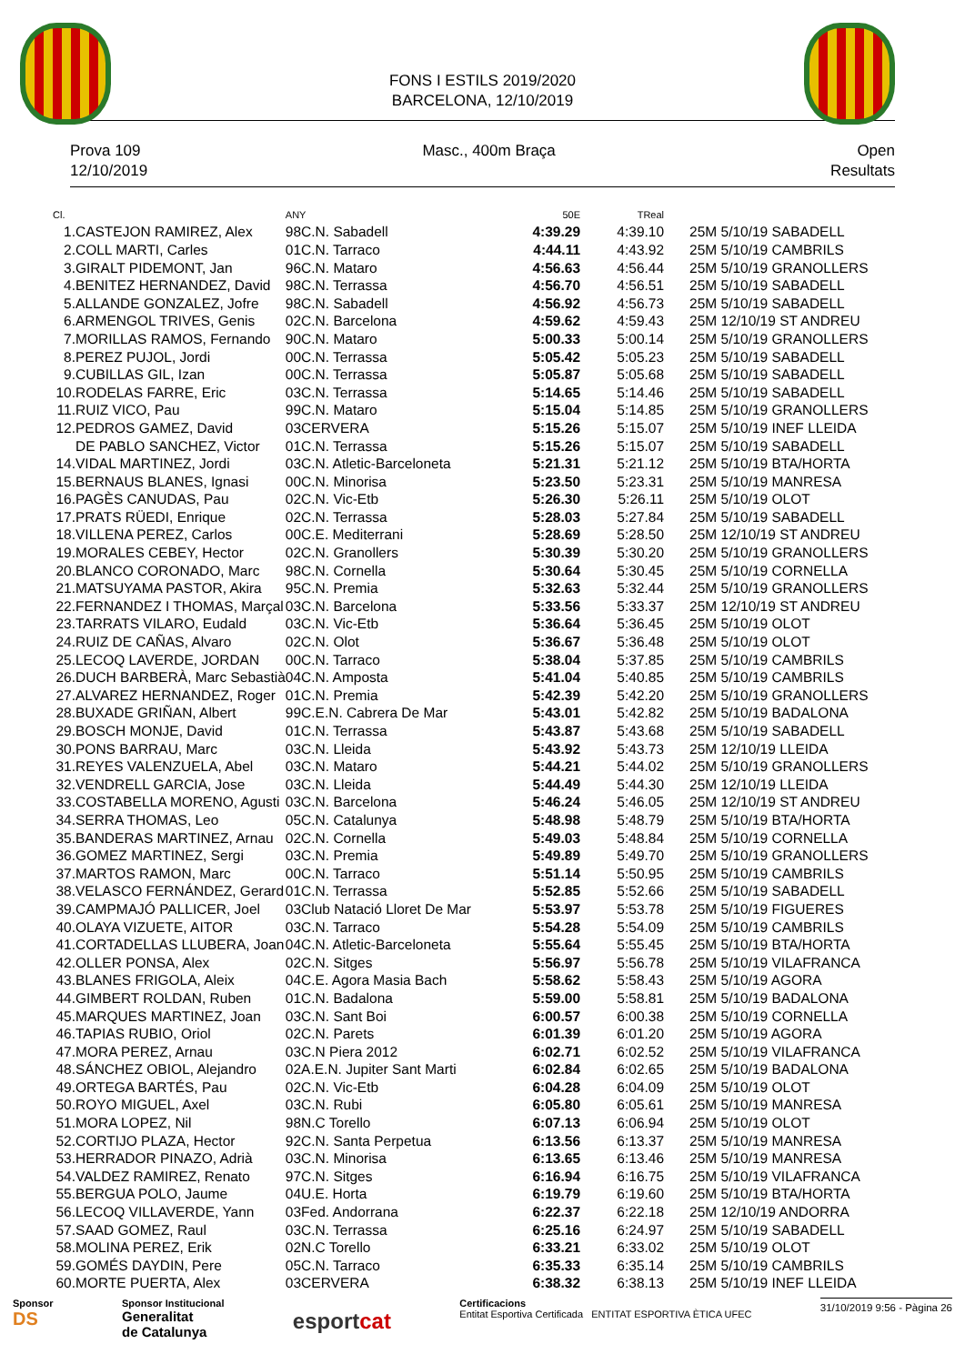FONS I ESTILS 2019/2020
BARCELONA, 12/10/2019
Prova 109
12/10/2019
Masc., 400m Braça Open
Resultats
| Cl. | | ANY | | 50E | TReal | |
| --- | --- | --- | --- | --- | --- | --- |
| 1. | CASTEJON RAMIREZ, Alex | 98 | C.N. Sabadell | 4:39.29 | 4:39.10 | 25M 5/10/19 SABADELL |
| 2. | COLL MARTI, Carles | 01 | C.N. Tarraco | 4:44.11 | 4:43.92 | 25M 5/10/19 CAMBRILS |
| 3. | GIRALT PIDEMONT, Jan | 96 | C.N. Mataro | 4:56.63 | 4:56.44 | 25M 5/10/19 GRANOLLERS |
| 4. | BENITEZ HERNANDEZ, David | 98 | C.N. Terrassa | 4:56.70 | 4:56.51 | 25M 5/10/19 SABADELL |
| 5. | ALLANDE GONZALEZ, Jofre | 98 | C.N. Sabadell | 4:56.92 | 4:56.73 | 25M 5/10/19 SABADELL |
| 6. | ARMENGOL TRIVES, Genis | 02 | C.N. Barcelona | 4:59.62 | 4:59.43 | 25M 12/10/19 ST ANDREU |
| 7. | MORILLAS RAMOS, Fernando | 90 | C.N. Mataro | 5:00.33 | 5:00.14 | 25M 5/10/19 GRANOLLERS |
| 8. | PEREZ PUJOL, Jordi | 00 | C.N. Terrassa | 5:05.42 | 5:05.23 | 25M 5/10/19 SABADELL |
| 9. | CUBILLAS GIL, Izan | 00 | C.N. Terrassa | 5:05.87 | 5:05.68 | 25M 5/10/19 SABADELL |
| 10. | RODELAS FARRE, Eric | 03 | C.N. Terrassa | 5:14.65 | 5:14.46 | 25M 5/10/19 SABADELL |
| 11. | RUIZ VICO, Pau | 99 | C.N. Mataro | 5:15.04 | 5:14.85 | 25M 5/10/19 GRANOLLERS |
| 12. | PEDROS GAMEZ, David | 03 | CERVERA | 5:15.26 | 5:15.07 | 25M 5/10/19 INEF LLEIDA |
| | DE PABLO SANCHEZ, Victor | 01 | C.N. Terrassa | 5:15.26 | 5:15.07 | 25M 5/10/19 SABADELL |
| 14. | VIDAL MARTINEZ, Jordi | 03 | C.N. Atletic-Barceloneta | 5:21.31 | 5:21.12 | 25M 5/10/19 BTA/HORTA |
| 15. | BERNAUS BLANES, Ignasi | 00 | C.N. Minorisa | 5:23.50 | 5:23.31 | 25M 5/10/19 MANRESA |
| 16. | PAGÈS CANUDAS, Pau | 02 | C.N. Vic-Etb | 5:26.30 | 5:26.11 | 25M 5/10/19 OLOT |
| 17. | PRATS RÜEDI, Enrique | 02 | C.N. Terrassa | 5:28.03 | 5:27.84 | 25M 5/10/19 SABADELL |
| 18. | VILLENA PEREZ, Carlos | 00 | C.E. Mediterrani | 5:28.69 | 5:28.50 | 25M 12/10/19 ST ANDREU |
| 19. | MORALES CEBEY, Hector | 02 | C.N. Granollers | 5:30.39 | 5:30.20 | 25M 5/10/19 GRANOLLERS |
| 20. | BLANCO CORONADO, Marc | 98 | C.N. Cornella | 5:30.64 | 5:30.45 | 25M 5/10/19 CORNELLA |
| 21. | MATSUYAMA PASTOR, Akira | 95 | C.N. Premia | 5:32.63 | 5:32.44 | 25M 5/10/19 GRANOLLERS |
| 22. | FERNANDEZ I THOMAS, Marçal | 03 | C.N. Barcelona | 5:33.56 | 5:33.37 | 25M 12/10/19 ST ANDREU |
| 23. | TARRATS VILARO, Eudald | 03 | C.N. Vic-Etb | 5:36.64 | 5:36.45 | 25M 5/10/19 OLOT |
| 24. | RUIZ DE CAÑAS, Alvaro | 02 | C.N. Olot | 5:36.67 | 5:36.48 | 25M 5/10/19 OLOT |
| 25. | LECOQ LAVERDE, JORDAN | 00 | C.N. Tarraco | 5:38.04 | 5:37.85 | 25M 5/10/19 CAMBRILS |
| 26. | DUCH BARBERÀ, Marc Sebastià | 04 | C.N. Amposta | 5:41.04 | 5:40.85 | 25M 5/10/19 CAMBRILS |
| 27. | ALVAREZ HERNANDEZ, Roger | 01 | C.N. Premia | 5:42.39 | 5:42.20 | 25M 5/10/19 GRANOLLERS |
| 28. | BUXADE GRIÑAN, Albert | 99 | C.E.N. Cabrera De Mar | 5:43.01 | 5:42.82 | 25M 5/10/19 BADALONA |
| 29. | BOSCH MONJE, David | 01 | C.N. Terrassa | 5:43.87 | 5:43.68 | 25M 5/10/19 SABADELL |
| 30. | PONS BARRAU, Marc | 03 | C.N. Lleida | 5:43.92 | 5:43.73 | 25M 12/10/19 LLEIDA |
| 31. | REYES VALENZUELA, Abel | 03 | C.N. Mataro | 5:44.21 | 5:44.02 | 25M 5/10/19 GRANOLLERS |
| 32. | VENDRELL GARCIA, Jose | 03 | C.N. Lleida | 5:44.49 | 5:44.30 | 25M 12/10/19 LLEIDA |
| 33. | COSTABELLA MORENO, Agusti | 03 | C.N. Barcelona | 5:46.24 | 5:46.05 | 25M 12/10/19 ST ANDREU |
| 34. | SERRA THOMAS, Leo | 05 | C.N. Catalunya | 5:48.98 | 5:48.79 | 25M 5/10/19 BTA/HORTA |
| 35. | BANDERAS MARTINEZ, Arnau | 02 | C.N. Cornella | 5:49.03 | 5:48.84 | 25M 5/10/19 CORNELLA |
| 36. | GOMEZ MARTINEZ, Sergi | 03 | C.N. Premia | 5:49.89 | 5:49.70 | 25M 5/10/19 GRANOLLERS |
| 37. | MARTOS RAMON, Marc | 00 | C.N. Tarraco | 5:51.14 | 5:50.95 | 25M 5/10/19 CAMBRILS |
| 38. | VELASCO FERNÁNDEZ, Gerard | 01 | C.N. Terrassa | 5:52.85 | 5:52.66 | 25M 5/10/19 SABADELL |
| 39. | CAMPMAJÓ PALLICER, Joel | 03 | Club Natació Lloret De Mar | 5:53.97 | 5:53.78 | 25M 5/10/19 FIGUERES |
| 40. | OLAYA VIZUETE, AITOR | 03 | C.N. Tarraco | 5:54.28 | 5:54.09 | 25M 5/10/19 CAMBRILS |
| 41. | CORTADELLAS LLUBERA, Joan | 04 | C.N. Atletic-Barceloneta | 5:55.64 | 5:55.45 | 25M 5/10/19 BTA/HORTA |
| 42. | OLLER PONSA, Alex | 02 | C.N. Sitges | 5:56.97 | 5:56.78 | 25M 5/10/19 VILAFRANCA |
| 43. | BLANES FRIGOLA, Aleix | 04 | C.E. Agora Masia Bach | 5:58.62 | 5:58.43 | 25M 5/10/19 AGORA |
| 44. | GIMBERT ROLDAN, Ruben | 01 | C.N. Badalona | 5:59.00 | 5:58.81 | 25M 5/10/19 BADALONA |
| 45. | MARQUES MARTINEZ, Joan | 03 | C.N. Sant Boi | 6:00.57 | 6:00.38 | 25M 5/10/19 CORNELLA |
| 46. | TAPIAS RUBIO, Oriol | 02 | C.N. Parets | 6:01.39 | 6:01.20 | 25M 5/10/19 AGORA |
| 47. | MORA PEREZ, Arnau | 03 | C.N Piera 2012 | 6:02.71 | 6:02.52 | 25M 5/10/19 VILAFRANCA |
| 48. | SÁNCHEZ OBIOL, Alejandro | 02 | A.E.N. Jupiter Sant Marti | 6:02.84 | 6:02.65 | 25M 5/10/19 BADALONA |
| 49. | ORTEGA BARTÉS, Pau | 02 | C.N. Vic-Etb | 6:04.28 | 6:04.09 | 25M 5/10/19 OLOT |
| 50. | ROYO MIGUEL, Axel | 03 | C.N. Rubi | 6:05.80 | 6:05.61 | 25M 5/10/19 MANRESA |
| 51. | MORA LOPEZ, Nil | 98 | N.C Torello | 6:07.13 | 6:06.94 | 25M 5/10/19 OLOT |
| 52. | CORTIJO PLAZA, Hector | 92 | C.N. Santa Perpetua | 6:13.56 | 6:13.37 | 25M 5/10/19 MANRESA |
| 53. | HERRADOR PINAZO, Adrià | 03 | C.N. Minorisa | 6:13.65 | 6:13.46 | 25M 5/10/19 MANRESA |
| 54. | VALDEZ RAMIREZ, Renato | 97 | C.N. Sitges | 6:16.94 | 6:16.75 | 25M 5/10/19 VILAFRANCA |
| 55. | BERGUA POLO, Jaume | 04 | U.E. Horta | 6:19.79 | 6:19.60 | 25M 5/10/19 BTA/HORTA |
| 56. | LECOQ VILLAVERDE, Yann | 03 | Fed. Andorrana | 6:22.37 | 6:22.18 | 25M 12/10/19 ANDORRA |
| 57. | SAAD GOMEZ, Raul | 03 | C.N. Terrassa | 6:25.16 | 6:24.97 | 25M 5/10/19 SABADELL |
| 58. | MOLINA PEREZ, Erik | 02 | N.C Torello | 6:33.21 | 6:33.02 | 25M 5/10/19 OLOT |
| 59. | GOMÉS DAYDIN, Pere | 05 | C.N. Tarraco | 6:35.33 | 6:35.14 | 25M 5/10/19 CAMBRILS |
| 60. | MORTE PUERTA, Alex | 03 | CERVERA | 6:38.32 | 6:38.13 | 25M 5/10/19 INEF LLEIDA |
Sponsor
DS
Sponsor Institucional
Generalitat
de Catalunya
esportcat
Certificacions
Entitat Esportiva Certificada ENTITAT ESPORTIVA ÈTICA UFEC
31/10/2019 9:56 - Pàgina 26